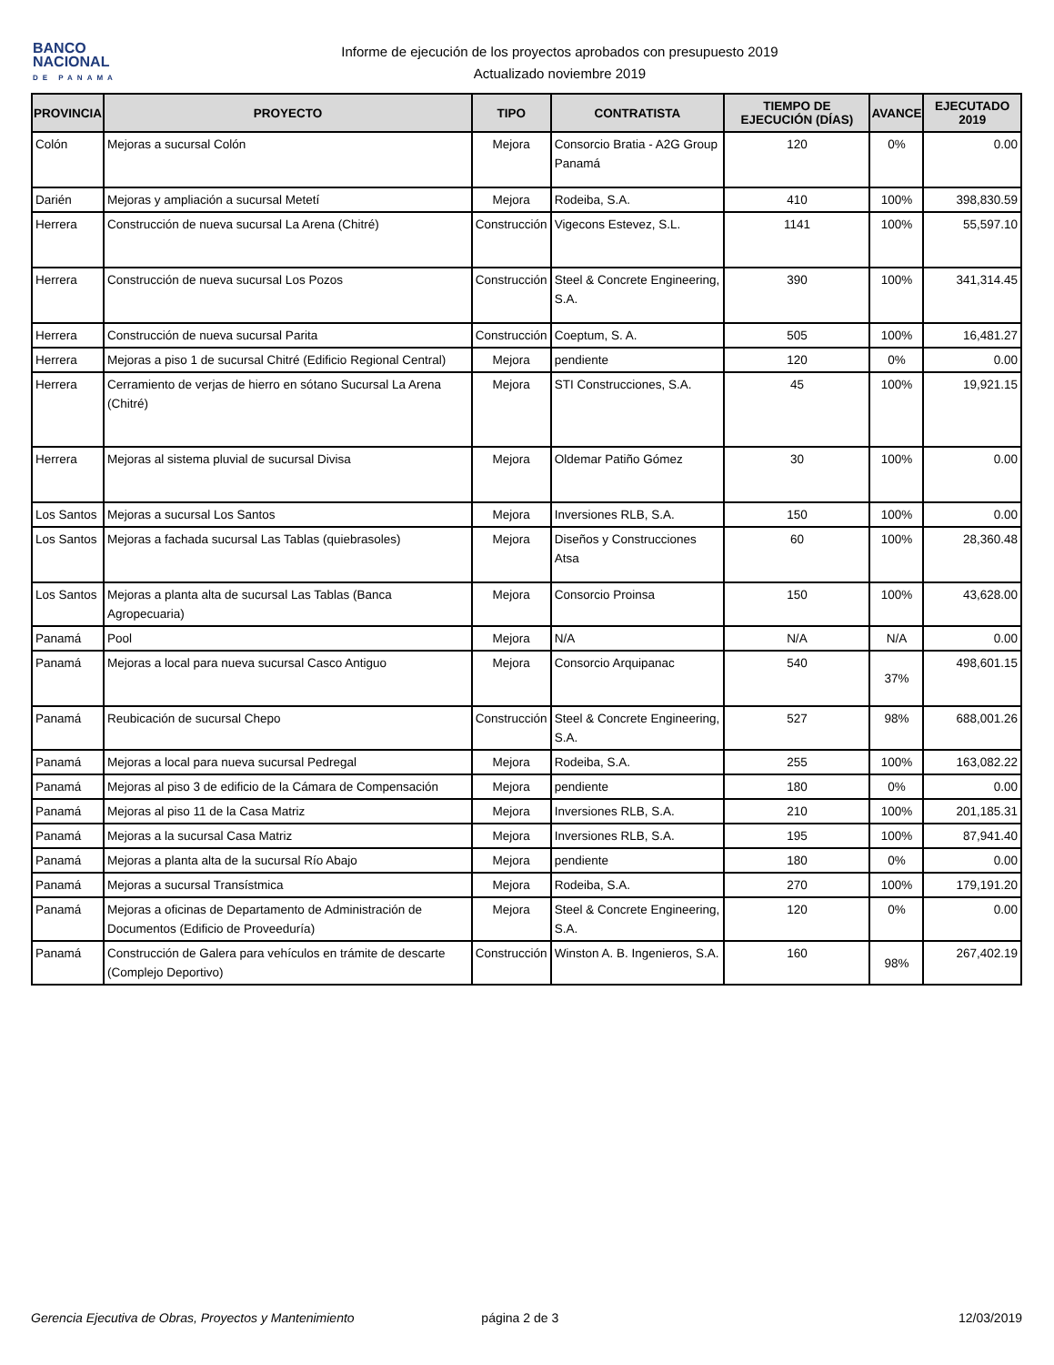BANCO
NACIONAL
DE PANAMA
Informe de ejecución de los proyectos aprobados con presupuesto 2019
Actualizado noviembre 2019
| PROVINCIA | PROYECTO | TIPO | CONTRATISTA | TIEMPO DE EJECUCIÓN (DÍAS) | AVANCE | EJECUTADO 2019 |
| --- | --- | --- | --- | --- | --- | --- |
| Colón | Mejoras a sucursal Colón | Mejora | Consorcio Bratia - A2G Group Panamá | 120 | 0% | 0.00 |
| Darién | Mejoras y ampliación a sucursal Metetí | Mejora | Rodeiba, S.A. | 410 | 100% | 398,830.59 |
| Herrera | Construcción de nueva sucursal La Arena (Chitré) | Construcción | Vigecons Estevez, S.L. | 1141 | 100% | 55,597.10 |
| Herrera | Construcción de nueva sucursal Los Pozos | Construcción | Steel & Concrete Engineering, S.A. | 390 | 100% | 341,314.45 |
| Herrera | Construcción de nueva sucursal Parita | Construcción | Coeptum, S. A. | 505 | 100% | 16,481.27 |
| Herrera | Mejoras a piso 1 de sucursal Chitré (Edificio Regional Central) | Mejora | pendiente | 120 | 0% | 0.00 |
| Herrera | Cerramiento de verjas de hierro en sótano Sucursal La Arena (Chitré) | Mejora | STI Construcciones, S.A. | 45 | 100% | 19,921.15 |
| Herrera | Mejoras al sistema pluvial de sucursal Divisa | Mejora | Oldemar Patiño Gómez | 30 | 100% | 0.00 |
| Los Santos | Mejoras a sucursal Los Santos | Mejora | Inversiones RLB, S.A. | 150 | 100% | 0.00 |
| Los Santos | Mejoras a fachada sucursal Las Tablas (quiebrasoles) | Mejora | Diseños y Construcciones Atsa | 60 | 100% | 28,360.48 |
| Los Santos | Mejoras a planta alta de sucursal Las Tablas (Banca Agropecuaria) | Mejora | Consorcio Proinsa | 150 | 100% | 43,628.00 |
| Panamá | Pool | Mejora | N/A | N/A | N/A | 0.00 |
| Panamá | Mejoras a local para nueva sucursal Casco Antiguo | Mejora | Consorcio Arquipanac | 540 | 37% | 498,601.15 |
| Panamá | Reubicación de sucursal Chepo | Construcción | Steel & Concrete Engineering, S.A. | 527 | 98% | 688,001.26 |
| Panamá | Mejoras a local para nueva sucursal Pedregal | Mejora | Rodeiba, S.A. | 255 | 100% | 163,082.22 |
| Panamá | Mejoras al piso 3 de edificio de la Cámara de Compensación | Mejora | pendiente | 180 | 0% | 0.00 |
| Panamá | Mejoras al piso 11 de la Casa Matriz | Mejora | Inversiones RLB, S.A. | 210 | 100% | 201,185.31 |
| Panamá | Mejoras a la sucursal Casa Matriz | Mejora | Inversiones RLB, S.A. | 195 | 100% | 87,941.40 |
| Panamá | Mejoras a planta alta de la sucursal Río Abajo | Mejora | pendiente | 180 | 0% | 0.00 |
| Panamá | Mejoras a sucursal Transístmica | Mejora | Rodeiba, S.A. | 270 | 100% | 179,191.20 |
| Panamá | Mejoras a oficinas de Departamento de Administración de Documentos (Edificio de Proveeduría) | Mejora | Steel & Concrete Engineering, S.A. | 120 | 0% | 0.00 |
| Panamá | Construcción de Galera para vehículos en trámite de descarte (Complejo Deportivo) | Construcción | Winston A. B. Ingenieros, S.A. | 160 | 98% | 267,402.19 |
Gerencia Ejecutiva de Obras, Proyectos y Mantenimiento página 2 de 3 12/03/2019